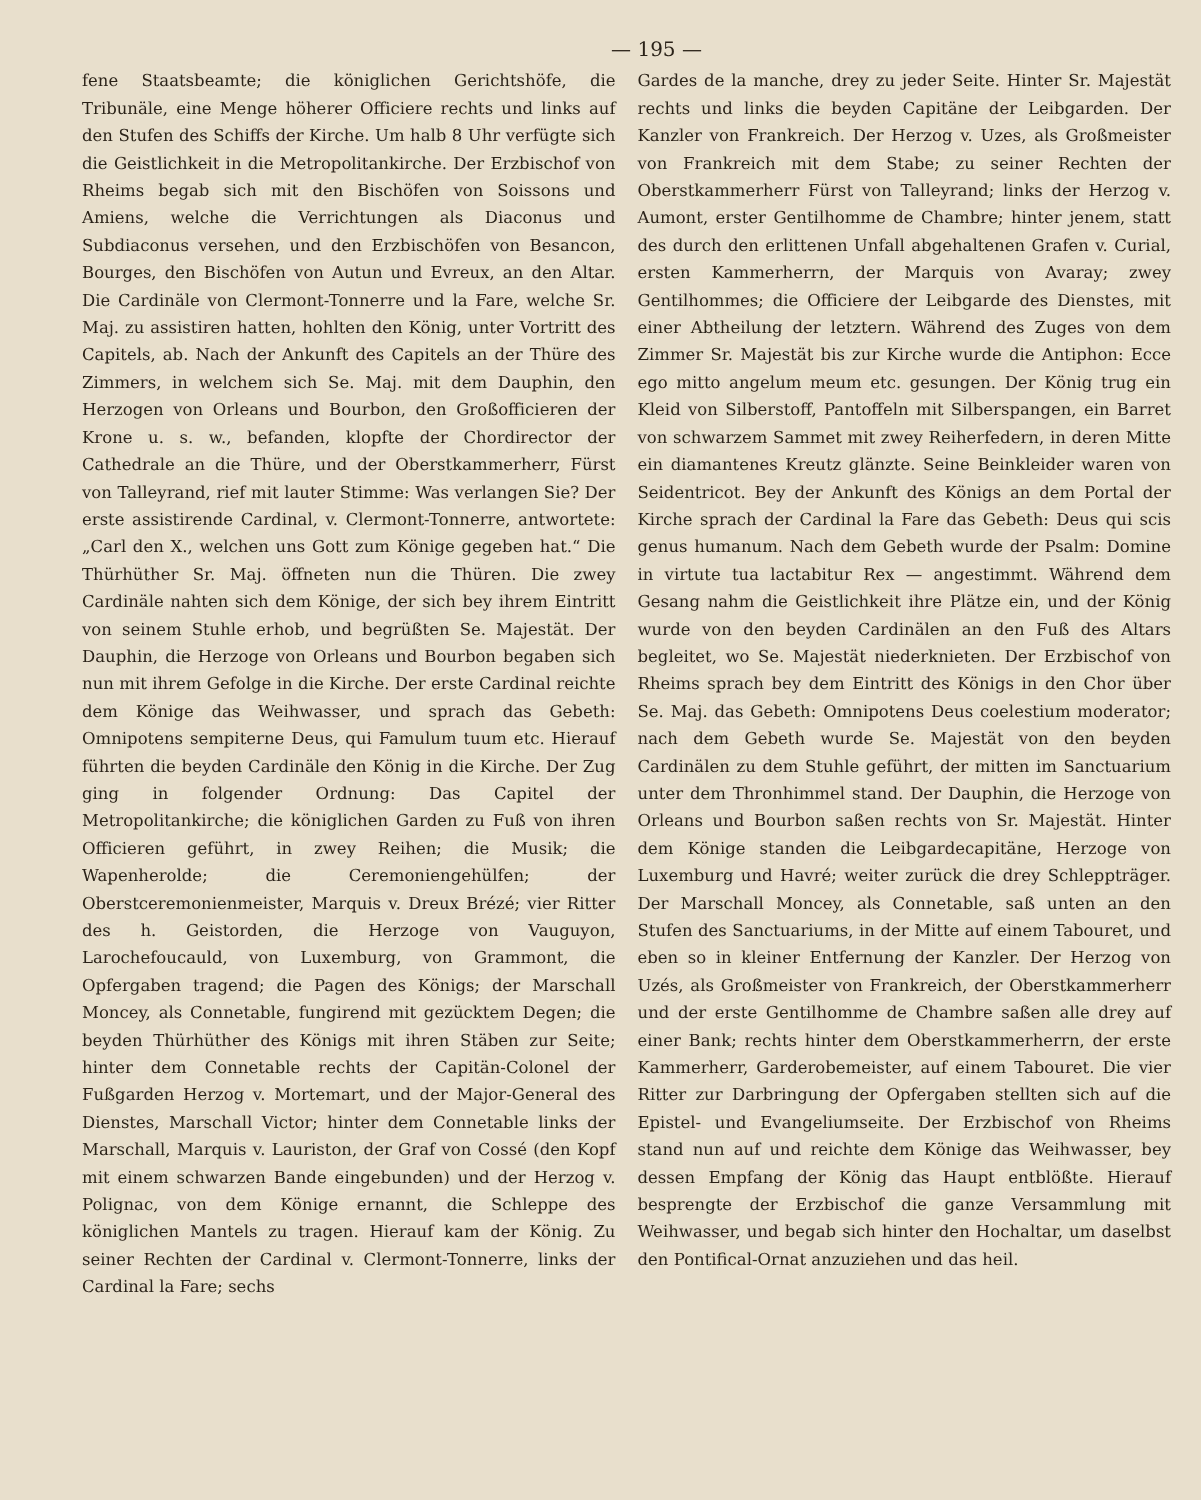— 195 —
fene Staatsbeamte; die königlichen Gerichtshöfe, die Tribunäle, eine Menge höherer Officiere rechts und links auf den Stufen des Schiffs der Kirche. Um halb 8 Uhr verfügte sich die Geistlichkeit in die Metropolitankirche. Der Erzbischof von Rheims begab sich mit den Bischöfen von Soissons und Amiens, welche die Verrichtungen als Diaconus und Subdiaconus versehen, und den Erzbischöfen von Besancon, Bourges, den Bischöfen von Autun und Evreux, an den Altar. Die Cardinäle von Clermont-Tonnerre und la Fare, welche Sr. Maj. zu assistiren hatten, hohlten den König, unter Vortritt des Capitels, ab. Nach der Ankunft des Capitels an der Thüre des Zimmers, in welchem sich Se. Maj. mit dem Dauphin, den Herzogen von Orleans und Bourbon, den Großofficieren der Krone u. s. w., befanden, klopfte der Chordirector der Cathedrale an die Thüre, und der Oberstkammerherr, Fürst von Talleyrand, rief mit lauter Stimme: Was verlangen Sie? Der erste assistirende Cardinal, v. Clermont-Tonnerre, antwortete: „Carl den X., welchen uns Gott zum Könige gegeben hat.“ Die Thürhüther Sr. Maj. öffneten nun die Thüren. Die zwey Cardinäle nahten sich dem Könige, der sich bey ihrem Eintritt von seinem Stuhle erhob, und begrüßten Se. Majestät. Der Dauphin, die Herzoge von Orleans und Bourbon begaben sich nun mit ihrem Gefolge in die Kirche. Der erste Cardinal reichte dem Könige das Weihwasser, und sprach das Gebeth: Omnipotens sempiterne Deus, qui Famulum tuum etc. Hierauf führten die beyden Cardinäle den König in die Kirche. Der Zug ging in folgender Ordnung: Das Capitel der Metropolitankirche; die königlichen Garden zu Fuß von ihren Officieren geführt, in zwey Reihen; die Musik; die Wapenherolde; die Ceremoniengehülfen; der Oberstceremonienmeister, Marquis v. Dreux Brézé; vier Ritter des h. Geistorden, die Herzoge von Vauguyon, Larochefoucauld, von Luxemburg, von Grammont, die Opfergaben tragend; die Pagen des Königs; der Marschall Moncey, als Connetable, fungirend mit gezücktem Degen; die beyden Thürhüther des Königs mit ihren Stäben zur Seite; hinter dem Connetable rechts der Capitän-Colonel der Fußgarden Herzog v. Mortemart, und der Major-General des Dienstes, Marschall Victor; hinter dem Connetable links der Marschall, Marquis v. Lauriston, der Graf von Cossé (den Kopf mit einem schwarzen Bande eingebunden) und der Herzog v. Polignac, von dem Könige ernannt, die Schleppe des königlichen Mantels zu tragen. Hierauf kam der König. Zu seiner Rechten der Cardinal v. Clermont-Tonnerre, links der Cardinal la Fare; sechs
Gardes de la manche, drey zu jeder Seite. Hinter Sr. Majestät rechts und links die beyden Capitäne der Leibgarden. Der Kanzler von Frankreich. Der Herzog v. Uzes, als Großmeister von Frankreich mit dem Stabe; zu seiner Rechten der Oberstkammerherr Fürst von Talleyrand; links der Herzog v. Aumont, erster Gentilhomme de Chambre; hinter jenem, statt des durch den erlittenen Unfall abgehaltenen Grafen v. Curial, ersten Kammerherrn, der Marquis von Avaray; zwey Gentilhommes; die Officiere der Leibgarde des Dienstes, mit einer Abtheilung der letztern. Während des Zuges von dem Zimmer Sr. Majestät bis zur Kirche wurde die Antiphon: Ecce ego mitto angelum meum etc. gesungen. Der König trug ein Kleid von Silberstoff, Pantoffeln mit Silberspangen, ein Barret von schwarzem Sammet mit zwey Reiherfedern, in deren Mitte ein diamantenes Kreutz glänzte. Seine Beinkleider waren von Seidentricot. Bey der Ankunft des Königs an dem Portal der Kirche sprach der Cardinal la Fare das Gebeth: Deus qui scis genus humanum. Nach dem Gebeth wurde der Psalm: Domine in virtute tua lactabitur Rex — angestimmt. Während dem Gesang nahm die Geistlichkeit ihre Plätze ein, und der König wurde von den beyden Cardinälen an den Fuß des Altars begleitet, wo Se. Majestät niederknieten. Der Erzbischof von Rheims sprach bey dem Eintritt des Königs in den Chor über Se. Maj. das Gebeth: Omnipotens Deus coelestium moderator; nach dem Gebeth wurde Se. Majestät von den beyden Cardinälen zu dem Stuhle geführt, der mitten im Sanctuarium unter dem Thronhimmel stand. Der Dauphin, die Herzoge von Orleans und Bourbon saßen rechts von Sr. Majestät. Hinter dem Könige standen die Leibgardecapitäne, Herzoge von Luxemburg und Havré; weiter zurück die drey Schleppträger. Der Marschall Moncey, als Connetable, saß unten an den Stufen des Sanctuariums, in der Mitte auf einem Tabouret, und eben so in kleiner Entfernung der Kanzler. Der Herzog von Uzés, als Großmeister von Frankreich, der Oberstkammerherr und der erste Gentilhomme de Chambre saßen alle drey auf einer Bank; rechts hinter dem Oberstkammerherrn, der erste Kammerherr, Garderobemeister, auf einem Tabouret. Die vier Ritter zur Darbringung der Opfergaben stellten sich auf die Epistel- und Evangeliumseite. Der Erzbischof von Rheims stand nun auf und reichte dem Könige das Weihwasser, bey dessen Empfang der König das Haupt entblößte. Hierauf besprengte der Erzbischof die ganze Versammlung mit Weihwasser, und begab sich hinter den Hochaltar, um daselbst den Pontifical-Ornat anzuziehen und das heil.